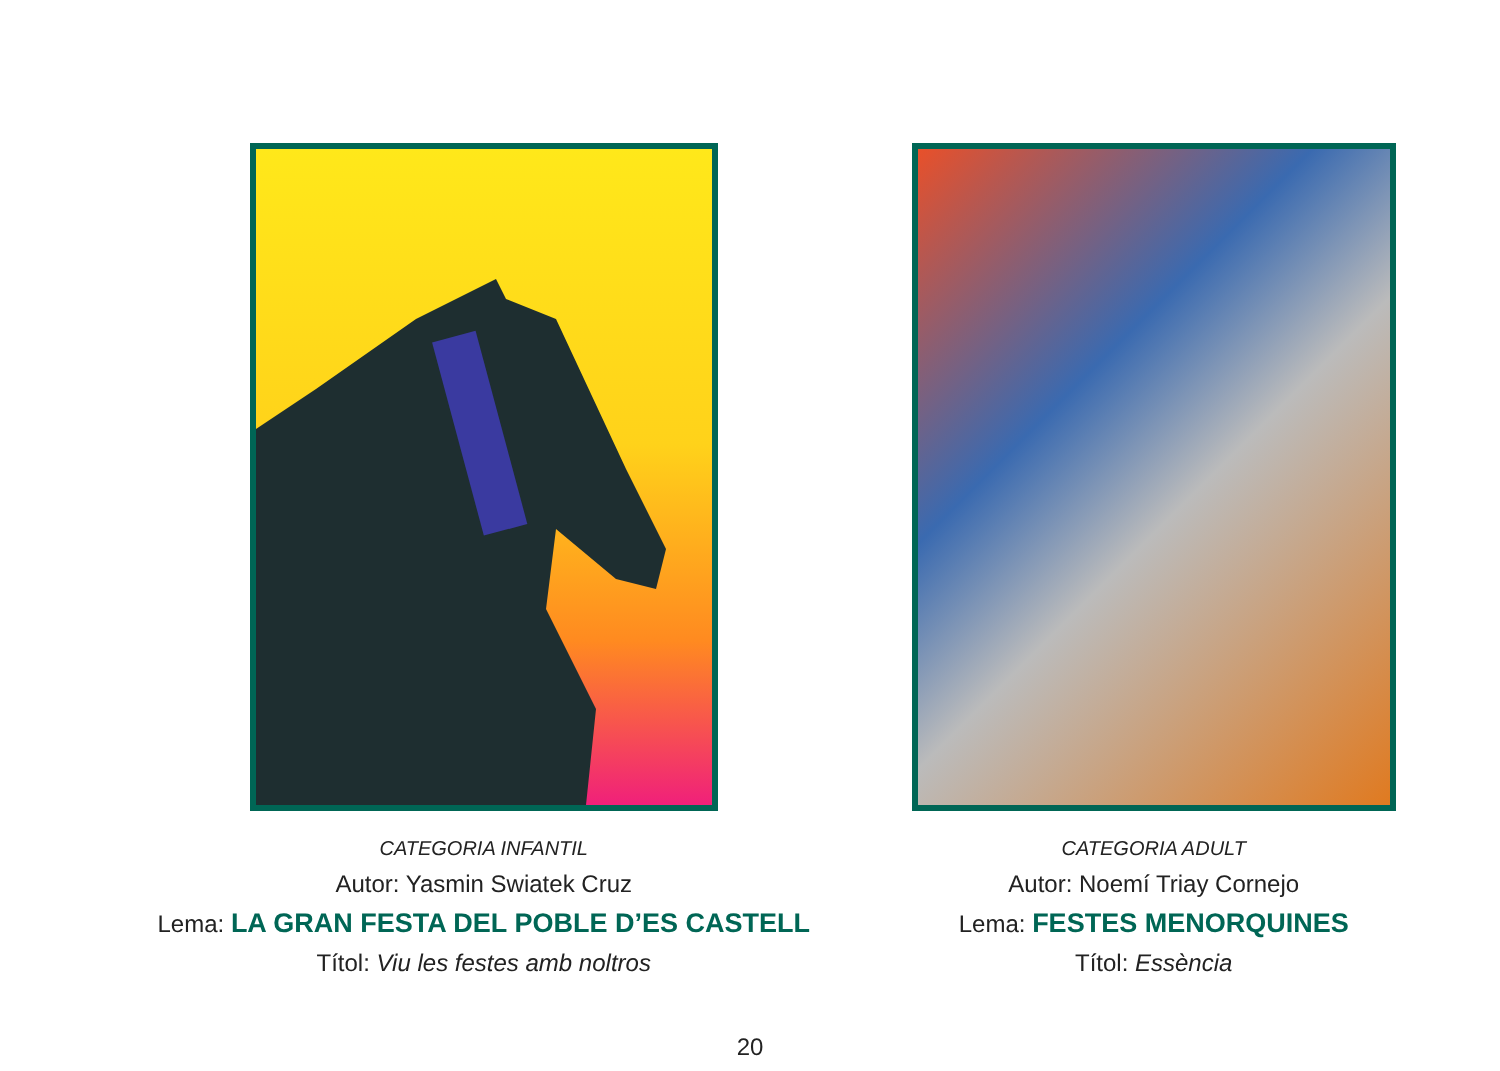CATEGORIA INFANTIL
Autor: Yasmin Swiatek Cruz
Lema: LA GRAN FESTA DEL POBLE D’ES CASTELL
Títol: Viu les festes amb noltros
CATEGORIA ADULT
Autor: Noemí Triay Cornejo
Lema: FESTES MENORQUINES
Títol: Essència
20